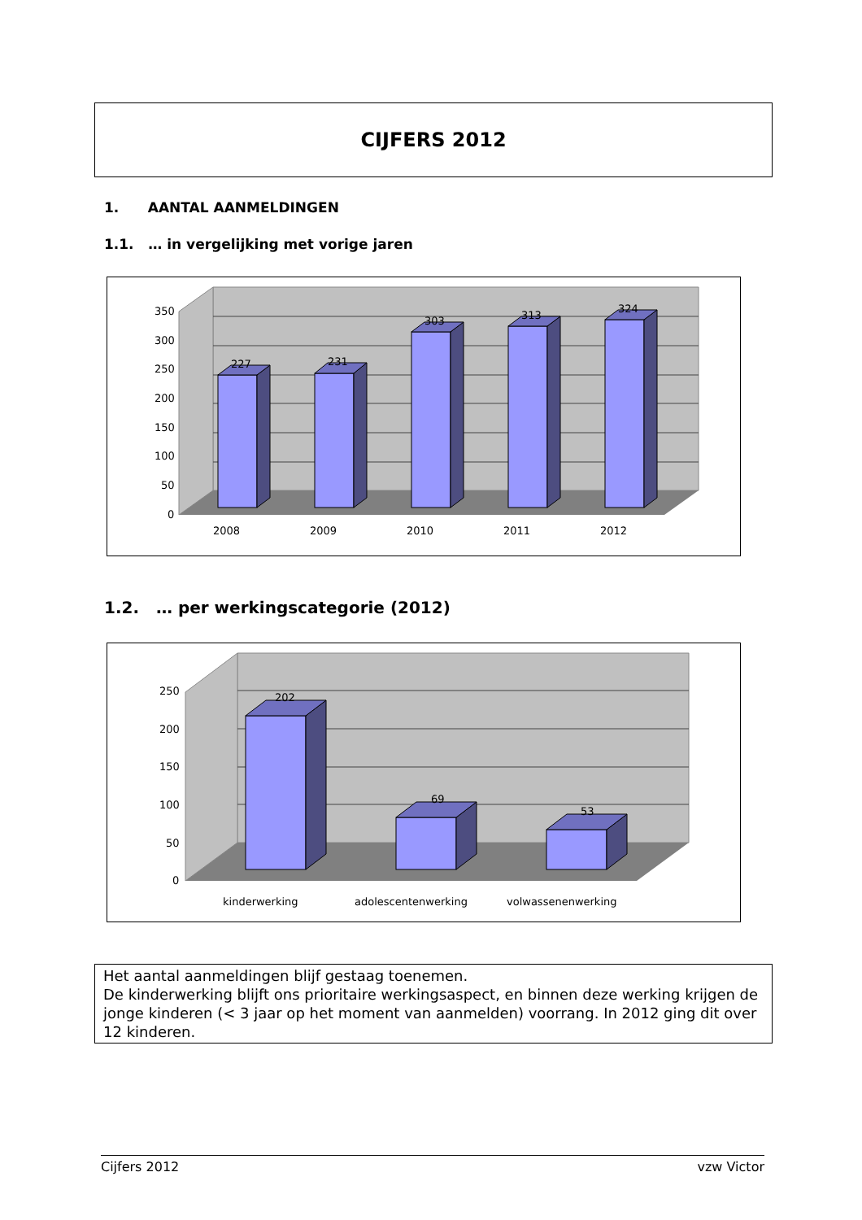CIJFERS 2012
1. AANTAL AANMELDINGEN
1.1. … in vergelijking met vorige jaren
350
300
250
200
150
100
50
0
227
231
303
313
324
2008
2009
2010
2011
2012
1.2. … per werkingscategorie (2012)
250
200
150
100
50
0
202
69
53
kinderwerking
adolescentenwerking
volwassenenwerking
Het aantal aanmeldingen blijf gestaag toenemen.
De kinderwerking blijft ons prioritaire werkingsaspect, en binnen deze werking krijgen de jonge kinderen (< 3 jaar op het moment van aanmelden) voorrang. In 2012 ging dit over 12 kinderen.
Cijfers 2012 vzw Victor